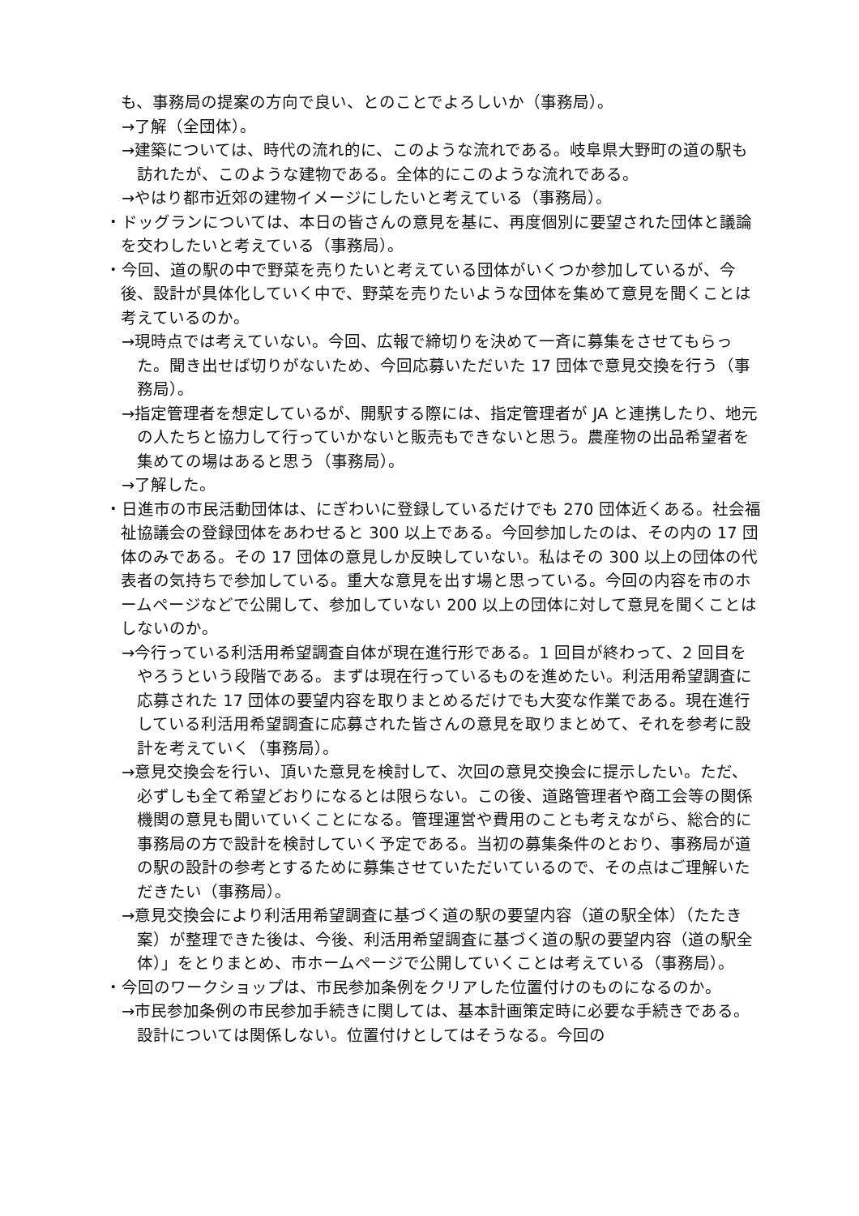も、事務局の提案の方向で良い、とのことでよろしいか（事務局）。
→了解（全団体）。
→建築については、時代の流れ的に、このような流れである。岐阜県大野町の道の駅も訪れたが、このような建物である。全体的にこのような流れである。
→やはり都市近郊の建物イメージにしたいと考えている（事務局）。
・ドッグランについては、本日の皆さんの意見を基に、再度個別に要望された団体と議論を交わしたいと考えている（事務局）。
・今回、道の駅の中で野菜を売りたいと考えている団体がいくつか参加しているが、今後、設計が具体化していく中で、野菜を売りたいような団体を集めて意見を聞くことは考えているのか。
→現時点では考えていない。今回、広報で締切りを決めて一斉に募集をさせてもらった。聞き出せば切りがないため、今回応募いただいた 17 団体で意見交換を行う（事務局）。
→指定管理者を想定しているが、開駅する際には、指定管理者が JA と連携したり、地元の人たちと協力して行っていかないと販売もできないと思う。農産物の出品希望者を集めての場はあると思う（事務局）。
→了解した。
・日進市の市民活動団体は、にぎわいに登録しているだけでも 270 団体近くある。社会福祉協議会の登録団体をあわせると 300 以上である。今回参加したのは、その内の 17 団体のみである。その 17 団体の意見しか反映していない。私はその 300 以上の団体の代表者の気持ちで参加している。重大な意見を出す場と思っている。今回の内容を市のホームページなどで公開して、参加していない 200 以上の団体に対して意見を聞くことはしないのか。
→今行っている利活用希望調査自体が現在進行形である。1 回目が終わって、2 回目をやろうという段階である。まずは現在行っているものを進めたい。利活用希望調査に応募された 17 団体の要望内容を取りまとめるだけでも大変な作業である。現在進行している利活用希望調査に応募された皆さんの意見を取りまとめて、それを参考に設計を考えていく（事務局）。
→意見交換会を行い、頂いた意見を検討して、次回の意見交換会に提示したい。ただ、必ずしも全て希望どおりになるとは限らない。この後、道路管理者や商工会等の関係機関の意見も聞いていくことになる。管理運営や費用のことも考えながら、総合的に事務局の方で設計を検討していく予定である。当初の募集条件のとおり、事務局が道の駅の設計の参考とするために募集させていただいているので、その点はご理解いただきたい（事務局）。
→意見交換会により利活用希望調査に基づく道の駅の要望内容（道の駅全体）（たたき案）が整理できた後は、今後、利活用希望調査に基づく道の駅の要望内容（道の駅全体）」をとりまとめ、市ホームページで公開していくことは考えている（事務局）。
・今回のワークショップは、市民参加条例をクリアした位置付けのものになるのか。
→市民参加条例の市民参加手続きに関しては、基本計画策定時に必要な手続きである。設計については関係しない。位置付けとしてはそうなる。今回の